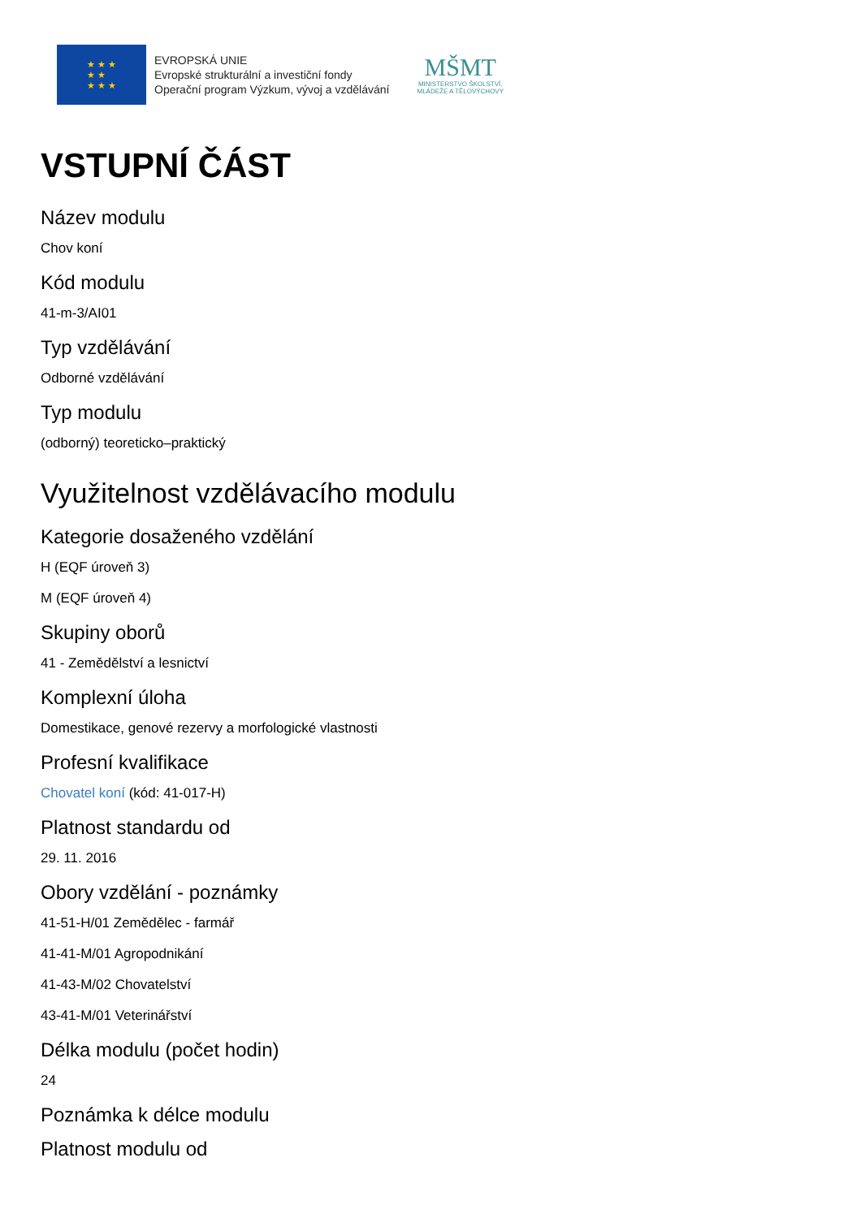★ ★ ★
★ ★
★ ★ ★
EVROPSKÁ UNIE
Evropské strukturální a investiční fondy
Operační program Výzkum, vývoj a vzdělávání
MŠMT
MINISTERSTVO ŠKOLSTVÍ,
MLÁDEŽE A TĚLOVÝCHOVY
VSTUPNÍ ČÁST
Název modulu
Chov koní
Kód modulu
41-m-3/AI01
Typ vzdělávání
Odborné vzdělávání
Typ modulu
(odborný) teoreticko–praktický
Využitelnost vzdělávacího modulu
Kategorie dosaženého vzdělání
H (EQF úroveň 3)
M (EQF úroveň 4)
Skupiny oborů
41 - Zemědělství a lesnictví
Komplexní úloha
Domestikace, genové rezervy a morfologické vlastnosti
Profesní kvalifikace
Chovatel koní (kód: 41-017-H)
Platnost standardu od
29. 11. 2016
Obory vzdělání - poznámky
41-51-H/01 Zemědělec - farmář
41-41-M/01 Agropodnikání
41-43-M/02 Chovatelství
43-41-M/01 Veterinářství
Délka modulu (počet hodin)
24
Poznámka k délce modulu
Platnost modulu od